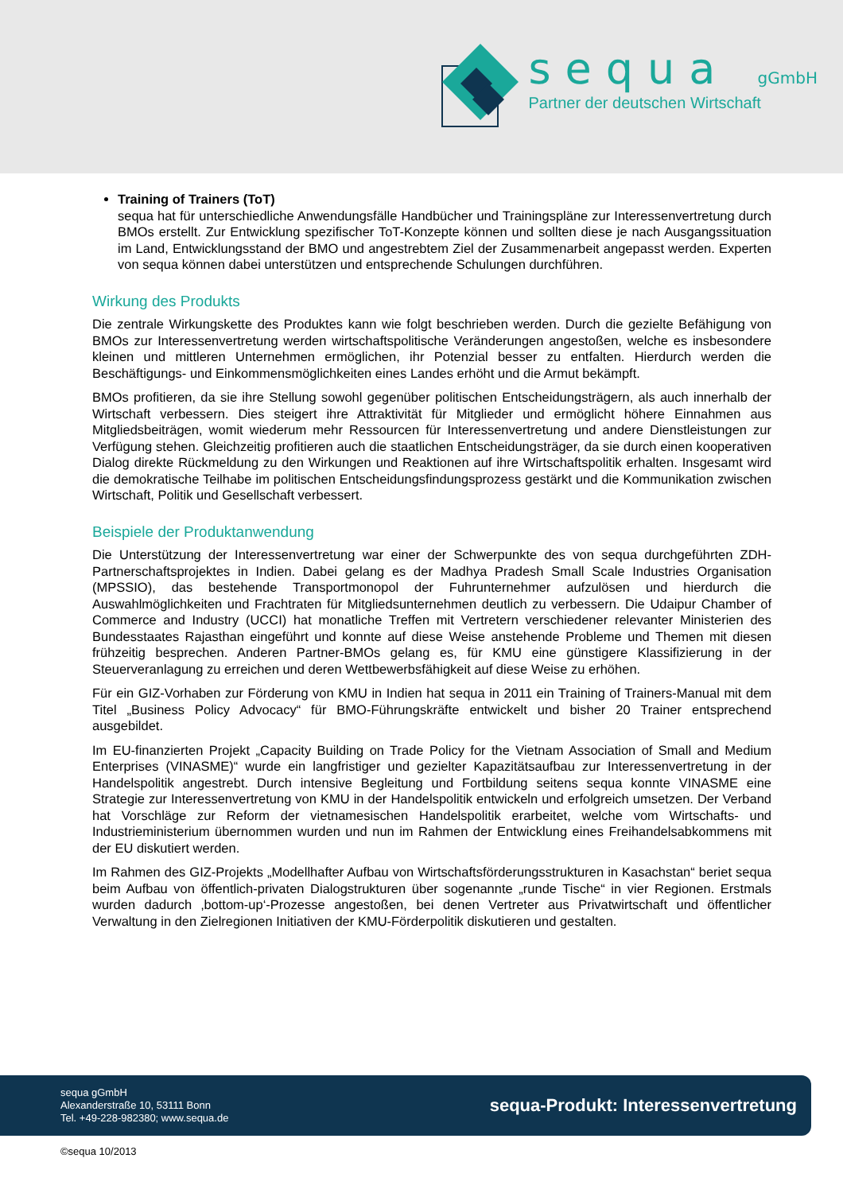sequa gGmbH
Partner der deutschen Wirtschaft
Training of Trainers (ToT)
sequa hat für unterschiedliche Anwendungsfälle Handbücher und Trainingspläne zur Interessenvertretung durch BMOs erstellt. Zur Entwicklung spezifischer ToT-Konzepte können und sollten diese je nach Ausgangssituation im Land, Entwicklungsstand der BMO und angestrebtem Ziel der Zusammenarbeit angepasst werden. Experten von sequa können dabei unterstützen und entsprechende Schulungen durchführen.
Wirkung des Produkts
Die zentrale Wirkungskette des Produktes kann wie folgt beschrieben werden. Durch die gezielte Befähigung von BMOs zur Interessenvertretung werden wirtschaftspolitische Veränderungen angestoßen, welche es insbesondere kleinen und mittleren Unternehmen ermöglichen, ihr Potenzial besser zu entfalten. Hierdurch werden die Beschäftigungs- und Einkommensmöglichkeiten eines Landes erhöht und die Armut bekämpft.
BMOs profitieren, da sie ihre Stellung sowohl gegenüber politischen Entscheidungsträgern, als auch innerhalb der Wirtschaft verbessern. Dies steigert ihre Attraktivität für Mitglieder und ermöglicht höhere Einnahmen aus Mitgliedsbeiträgen, womit wiederum mehr Ressourcen für Interessenvertretung und andere Dienstleistungen zur Verfügung stehen. Gleichzeitig profitieren auch die staatlichen Entscheidungsträger, da sie durch einen kooperativen Dialog direkte Rückmeldung zu den Wirkungen und Reaktionen auf ihre Wirtschaftspolitik erhalten. Insgesamt wird die demokratische Teilhabe im politischen Entscheidungsfindungsprozess gestärkt und die Kommunikation zwischen Wirtschaft, Politik und Gesellschaft verbessert.
Beispiele der Produktanwendung
Die Unterstützung der Interessenvertretung war einer der Schwerpunkte des von sequa durchgeführten ZDH-Partnerschaftsprojektes in Indien. Dabei gelang es der Madhya Pradesh Small Scale Industries Organisation (MPSSIO), das bestehende Transportmonopol der Fuhrunternehmer aufzulösen und hierdurch die Auswahlmöglichkeiten und Frachtraten für Mitgliedsunternehmen deutlich zu verbessern. Die Udaipur Chamber of Commerce and Industry (UCCI) hat monatliche Treffen mit Vertretern verschiedener relevanter Ministerien des Bundesstaates Rajasthan eingeführt und konnte auf diese Weise anstehende Probleme und Themen mit diesen frühzeitig besprechen. Anderen Partner-BMOs gelang es, für KMU eine günstigere Klassifizierung in der Steuerveranlagung zu erreichen und deren Wettbewerbsfähigkeit auf diese Weise zu erhöhen.
Für ein GIZ-Vorhaben zur Förderung von KMU in Indien hat sequa in 2011 ein Training of Trainers-Manual mit dem Titel „Business Policy Advocacy“ für BMO-Führungskräfte entwickelt und bisher 20 Trainer entsprechend ausgebildet.
Im EU-finanzierten Projekt „Capacity Building on Trade Policy for the Vietnam Association of Small and Medium Enterprises (VINASME)“ wurde ein langfristiger und gezielter Kapazitätsaufbau zur Interessenvertretung in der Handelspolitik angestrebt. Durch intensive Begleitung und Fortbildung seitens sequa konnte VINASME eine Strategie zur Interessenvertretung von KMU in der Handelspolitik entwickeln und erfolgreich umsetzen. Der Verband hat Vorschläge zur Reform der vietnamesischen Handelspolitik erarbeitet, welche vom Wirtschafts- und Industrieministerium übernommen wurden und nun im Rahmen der Entwicklung eines Freihandelsabkommens mit der EU diskutiert werden.
Im Rahmen des GIZ-Projekts „Modellhafter Aufbau von Wirtschaftsförderungsstrukturen in Kasachstan“ beriet sequa beim Aufbau von öffentlich-privaten Dialogstrukturen über sogenannte „runde Tische“ in vier Regionen. Erstmals wurden dadurch ‚bottom-up‘-Prozesse angestoßen, bei denen Vertreter aus Privatwirtschaft und öffentlicher Verwaltung in den Zielregionen Initiativen der KMU-Förderpolitik diskutieren und gestalten.
sequa gGmbH
Alexanderstraße 10, 53111 Bonn
Tel. +49-228-982380; www.sequa.de
sequa-Produkt: Interessenvertretung
©sequa 10/2013